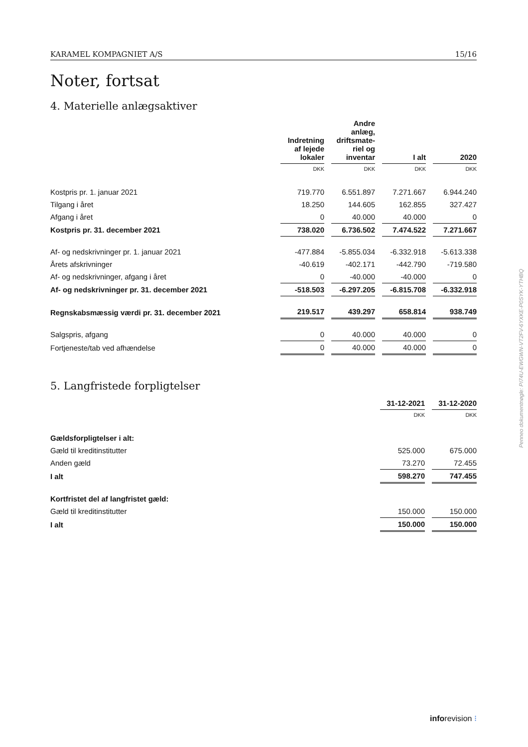KARAMEL KOMPAGNIET A/S 15/16
Noter, fortsat
4. Materielle anlægsaktiver
| | Indretning af lejede lokaler | Andre anlæg, driftsmate-riel og inventar | I alt | 2020 |
| --- | --- | --- | --- | --- |
| | DKK | DKK | DKK | DKK |
| Kostpris pr. 1. januar 2021 | 719.770 | 6.551.897 | 7.271.667 | 6.944.240 |
| Tilgang i året | 18.250 | 144.605 | 162.855 | 327.427 |
| Afgang i året | 0 | 40.000 | 40.000 | 0 |
| Kostpris pr. 31. december 2021 | 738.020 | 6.736.502 | 7.474.522 | 7.271.667 |
| Af- og nedskrivninger pr. 1. januar 2021 | -477.884 | -5.855.034 | -6.332.918 | -5.613.338 |
| Årets afskrivninger | -40.619 | -402.171 | -442.790 | -719.580 |
| Af- og nedskrivninger, afgang i året | 0 | -40.000 | -40.000 | 0 |
| Af- og nedskrivninger pr. 31. december 2021 | -518.503 | -6.297.205 | -6.815.708 | -6.332.918 |
| Regnskabsmæssig værdi pr. 31. december 2021 | 219.517 | 439.297 | 658.814 | 938.749 |
| Salgspris, afgang | 0 | 40.000 | 40.000 | 0 |
| Fortjeneste/tab ved afhændelse | 0 | 40.000 | 40.000 | 0 |
5. Langfristede forpligtelser
| | 31-12-2021 | 31-12-2020 |
| --- | --- | --- |
| | DKK | DKK |
| Gældsforpligtelser i alt: | | |
| Gæld til kreditinstitutter | 525.000 | 675.000 |
| Anden gæld | 73.270 | 72.455 |
| I alt | 598.270 | 747.455 |
| Kortfristet del af langfristet gæld: | | |
| Gæld til kreditinstitutter | 150.000 | 150.000 |
| I alt | 150.000 | 150.000 |
Penneo dokumentnøgle: PI74U-EWGWN-VT2FV-6YXKE-P0SYK-YTHBQ
inforevision ⁝